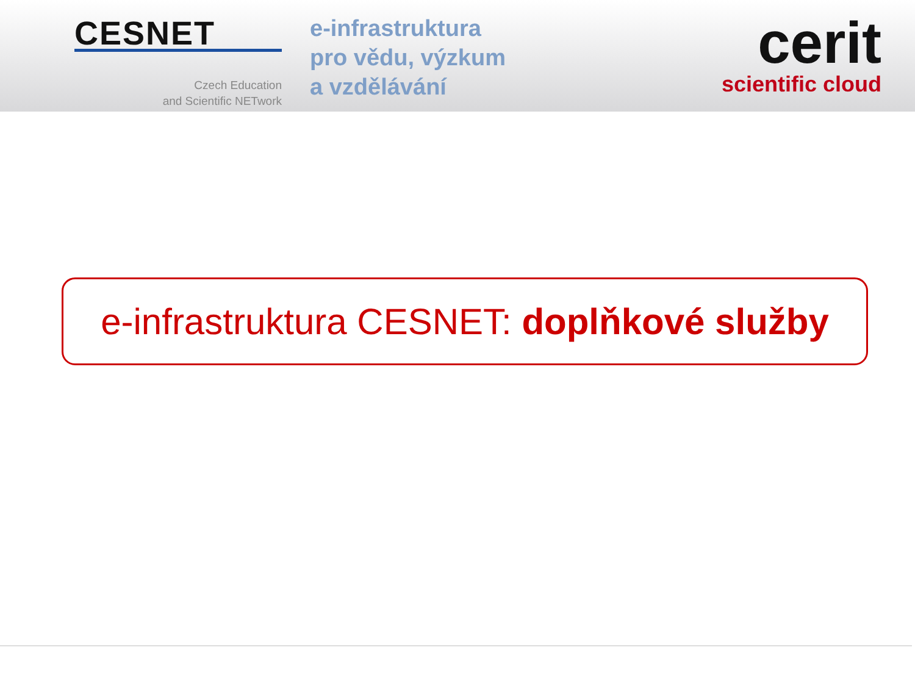CESNET
Czech Education
and Scientific NETwork
e-infrastruktura
pro vědu, výzkum
a vzdělávání
cerit
scientific cloud
e-infrastruktura CESNET: doplňkové služby